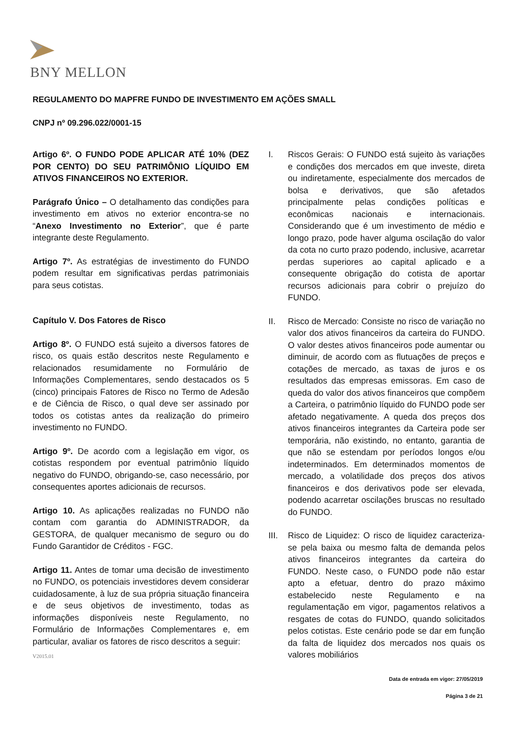BNY MELLON
REGULAMENTO DO MAPFRE FUNDO DE INVESTIMENTO EM AÇÕES SMALL
CNPJ nº 09.296.022/0001-15
Artigo 6º. O FUNDO PODE APLICAR ATÉ 10% (DEZ POR CENTO) DO SEU PATRIMÔNIO LÍQUIDO EM ATIVOS FINANCEIROS NO EXTERIOR.
Parágrafo Único – O detalhamento das condições para investimento em ativos no exterior encontra-se no “Anexo Investimento no Exterior”, que é parte integrante deste Regulamento.
Artigo 7º. As estratégias de investimento do FUNDO podem resultar em significativas perdas patrimoniais para seus cotistas.
Capítulo V. Dos Fatores de Risco
Artigo 8º. O FUNDO está sujeito a diversos fatores de risco, os quais estão descritos neste Regulamento e relacionados resumidamente no Formulário de Informações Complementares, sendo destacados os 5 (cinco) principais Fatores de Risco no Termo de Adesão e de Ciência de Risco, o qual deve ser assinado por todos os cotistas antes da realização do primeiro investimento no FUNDO.
Artigo 9º. De acordo com a legislação em vigor, os cotistas respondem por eventual patrimônio líquido negativo do FUNDO, obrigando-se, caso necessário, por consequentes aportes adicionais de recursos.
Artigo 10. As aplicações realizadas no FUNDO não contam com garantia do ADMINISTRADOR, da GESTORA, de qualquer mecanismo de seguro ou do Fundo Garantidor de Créditos - FGC.
Artigo 11. Antes de tomar uma decisão de investimento no FUNDO, os potenciais investidores devem considerar cuidadosamente, à luz de sua própria situação financeira e de seus objetivos de investimento, todas as informações disponíveis neste Regulamento, no Formulário de Informações Complementares e, em particular, avaliar os fatores de risco descritos a seguir:
I. Riscos Gerais: O FUNDO está sujeito às variações e condições dos mercados em que investe, direta ou indiretamente, especialmente dos mercados de bolsa e derivativos, que são afetados principalmente pelas condições políticas e econômicas nacionais e internacionais. Considerando que é um investimento de médio e longo prazo, pode haver alguma oscilação do valor da cota no curto prazo podendo, inclusive, acarretar perdas superiores ao capital aplicado e a consequente obrigação do cotista de aportar recursos adicionais para cobrir o prejuízo do FUNDO.
II. Risco de Mercado: Consiste no risco de variação no valor dos ativos financeiros da carteira do FUNDO. O valor destes ativos financeiros pode aumentar ou diminuir, de acordo com as flutuações de preços e cotações de mercado, as taxas de juros e os resultados das empresas emissoras. Em caso de queda do valor dos ativos financeiros que compõem a Carteira, o patrimônio líquido do FUNDO pode ser afetado negativamente. A queda dos preços dos ativos financeiros integrantes da Carteira pode ser temporária, não existindo, no entanto, garantia de que não se estendam por períodos longos e/ou indeterminados. Em determinados momentos de mercado, a volatilidade dos preços dos ativos financeiros e dos derivativos pode ser elevada, podendo acarretar oscilações bruscas no resultado do FUNDO.
III.
Risco de Liquidez: O risco de liquidez caracteriza-se pela baixa ou mesmo falta de demanda pelos ativos financeiros integrantes da carteira do FUNDO. Neste caso, o FUNDO pode não estar apto a efetuar, dentro do prazo máximo estabelecido neste Regulamento e na regulamentação em vigor, pagamentos relativos a resgates de cotas do FUNDO, quando solicitados pelos cotistas. Este cenário pode se dar em função da falta de liquidez dos mercados nos quais os valores mobiliários
V2015.01
Data de entrada em vigor: 27/05/2019
Página 3 de 21